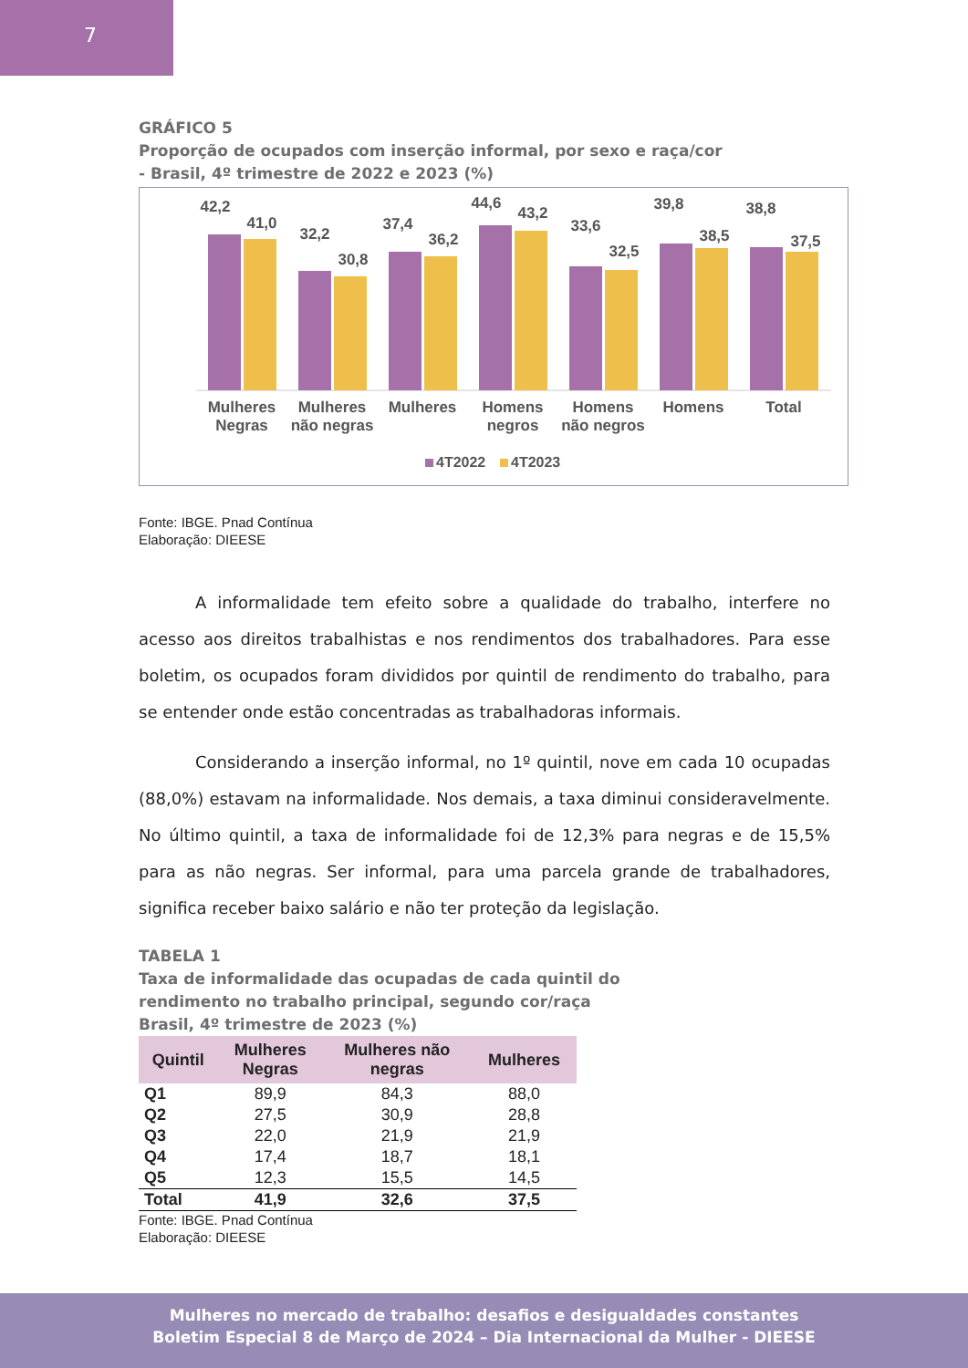7
GRÁFICO 5
Proporção de ocupados com inserção informal, por sexo e raça/cor
- Brasil, 4º trimestre de 2022 e 2023 (%)
42,2
41,0
32,2
30,8
37,4
36,2
44,6
43,2
33,6
32,5
39,8
38,5
38,8
37,5
Mulheres
Negras
Mulheres
não negras
Mulheres
Homens
negros
Homens
não negros
Homens
Total
4T2022
4T2023
Fonte: IBGE. Pnad Contínua
Elaboração: DIEESE
A informalidade tem efeito sobre a qualidade do trabalho, interfere no acesso aos direitos trabalhistas e nos rendimentos dos trabalhadores. Para esse boletim, os ocupados foram divididos por quintil de rendimento do trabalho, para se entender onde estão concentradas as trabalhadoras informais.
Considerando a inserção informal, no 1º quintil, nove em cada 10 ocupadas (88,0%) estavam na informalidade. Nos demais, a taxa diminui consideravelmente. No último quintil, a taxa de informalidade foi de 12,3% para negras e de 15,5% para as não negras. Ser informal, para uma parcela grande de trabalhadores, significa receber baixo salário e não ter proteção da legislação.
TABELA 1
Taxa de informalidade das ocupadas de cada quintil do
rendimento no trabalho principal, segundo cor/raça
Brasil, 4º trimestre de 2023 (%)
| Quintil | Mulheres Negras | Mulheres não negras | Mulheres |
| --- | --- | --- | --- |
| Q1 | 89,9 | 84,3 | 88,0 |
| Q2 | 27,5 | 30,9 | 28,8 |
| Q3 | 22,0 | 21,9 | 21,9 |
| Q4 | 17,4 | 18,7 | 18,1 |
| Q5 | 12,3 | 15,5 | 14,5 |
| Total | 41,9 | 32,6 | 37,5 |
Fonte: IBGE. Pnad Contínua
Elaboração: DIEESE
Mulheres no mercado de trabalho: desafios e desigualdades constantes
Boletim Especial 8 de Março de 2024 – Dia Internacional da Mulher - DIEESE